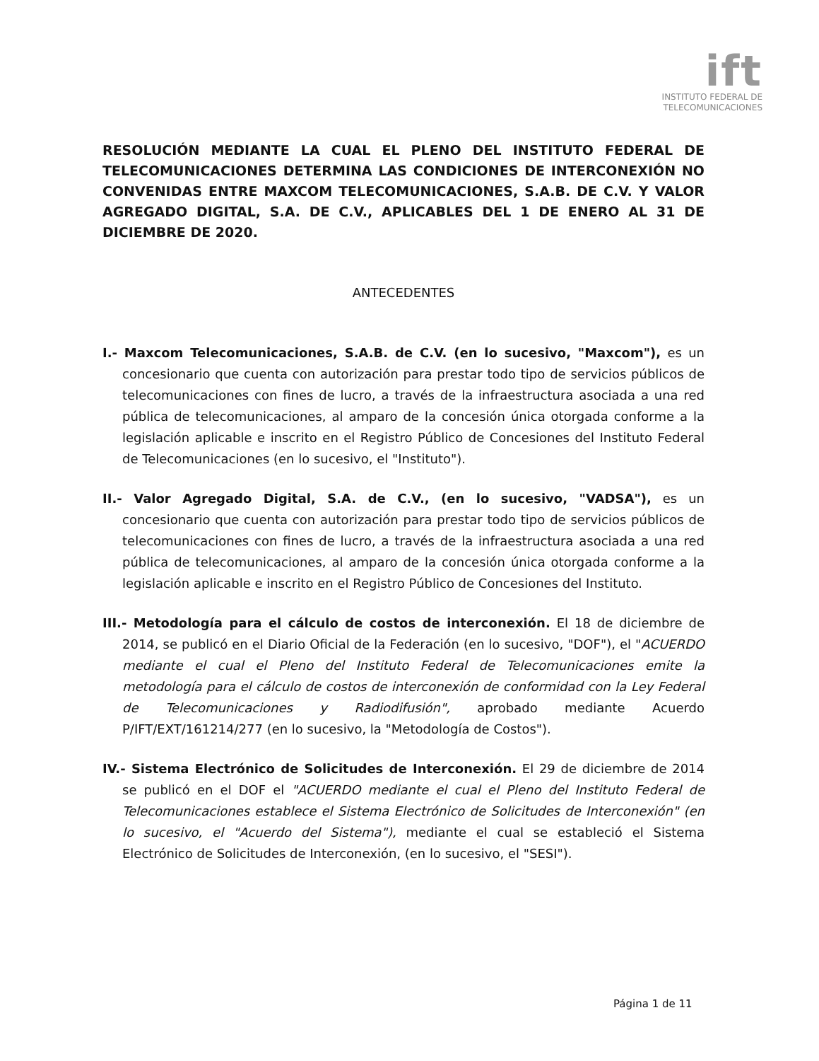ift
INSTITUTO FEDERAL DE
TELECOMUNICACIONES
RESOLUCIÓN MEDIANTE LA CUAL EL PLENO DEL INSTITUTO FEDERAL DE TELECOMUNICACIONES DETERMINA LAS CONDICIONES DE INTERCONEXIÓN NO CONVENIDAS ENTRE MAXCOM TELECOMUNICACIONES, S.A.B. DE C.V. Y VALOR AGREGADO DIGITAL, S.A. DE C.V., APLICABLES DEL 1 DE ENERO AL 31 DE DICIEMBRE DE 2020.
ANTECEDENTES
I.- Maxcom Telecomunicaciones, S.A.B. de C.V. (en lo sucesivo, "Maxcom"), es un concesionario que cuenta con autorización para prestar todo tipo de servicios públicos de telecomunicaciones con fines de lucro, a través de la infraestructura asociada a una red pública de telecomunicaciones, al amparo de la concesión única otorgada conforme a la legislación aplicable e inscrito en el Registro Público de Concesiones del Instituto Federal de Telecomunicaciones (en lo sucesivo, el "Instituto").
II.- Valor Agregado Digital, S.A. de C.V., (en lo sucesivo, "VADSA"), es un concesionario que cuenta con autorización para prestar todo tipo de servicios públicos de telecomunicaciones con fines de lucro, a través de la infraestructura asociada a una red pública de telecomunicaciones, al amparo de la concesión única otorgada conforme a la legislación aplicable e inscrito en el Registro Público de Concesiones del Instituto.
III.- Metodología para el cálculo de costos de interconexión. El 18 de diciembre de 2014, se publicó en el Diario Oficial de la Federación (en lo sucesivo, "DOF"), el "ACUERDO mediante el cual el Pleno del Instituto Federal de Telecomunicaciones emite la metodología para el cálculo de costos de interconexión de conformidad con la Ley Federal de Telecomunicaciones y Radiodifusión", aprobado mediante Acuerdo P/IFT/EXT/161214/277 (en lo sucesivo, la "Metodología de Costos").
IV.- Sistema Electrónico de Solicitudes de Interconexión. El 29 de diciembre de 2014 se publicó en el DOF el "ACUERDO mediante el cual el Pleno del Instituto Federal de Telecomunicaciones establece el Sistema Electrónico de Solicitudes de Interconexión" (en lo sucesivo, el "Acuerdo del Sistema"), mediante el cual se estableció el Sistema Electrónico de Solicitudes de Interconexión, (en lo sucesivo, el "SESI").
Página 1 de 11